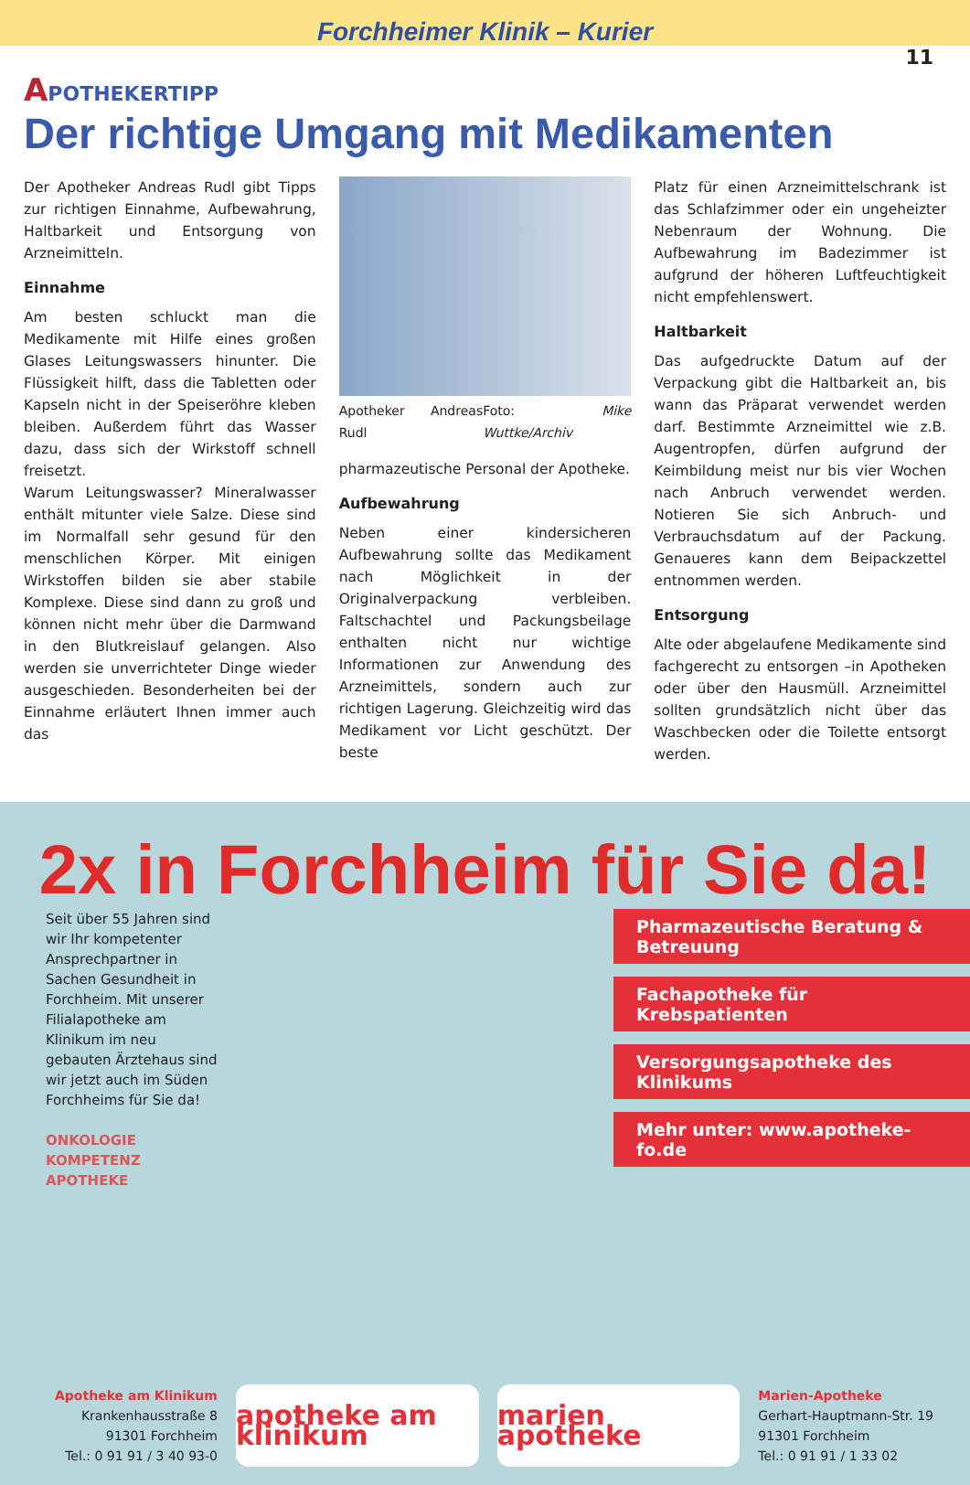Forchheimer Klinik – Kurier
11
APOTHEKERTIPP
Der richtige Umgang mit Medikamenten
Der Apotheker Andreas Rudl gibt Tipps zur richtigen Einnahme, Aufbewahrung, Haltbarkeit und Entsorgung von Arzneimitteln.
Einnahme
Am besten schluckt man die Medikamente mit Hilfe eines großen Glases Leitungswassers hinunter. Die Flüssigkeit hilft, dass die Tabletten oder Kapseln nicht in der Speiseröhre kleben bleiben. Außerdem führt das Wasser dazu, dass sich der Wirkstoff schnell freisetzt.
Warum Leitungswasser? Mineralwasser enthält mitunter viele Salze. Diese sind im Normalfall sehr gesund für den menschlichen Körper. Mit einigen Wirkstoffen bilden sie aber stabile Komplexe. Diese sind dann zu groß und können nicht mehr über die Darmwand in den Blutkreislauf gelangen. Also werden sie unverrichteter Dinge wieder ausgeschieden. Besonderheiten bei der Einnahme erläutert Ihnen immer auch das
Apotheker Andreas Rudl Foto: Mike Wuttke/Archiv
pharmazeutische Personal der Apotheke.
Aufbewahrung
Neben einer kindersicheren Aufbewahrung sollte das Medikament nach Möglichkeit in der Originalverpackung verbleiben. Faltschachtel und Packungsbeilage enthalten nicht nur wichtige Informationen zur Anwendung des Arzneimittels, sondern auch zur richtigen Lagerung. Gleichzeitig wird das Medikament vor Licht geschützt. Der beste
Platz für einen Arzneimittelschrank ist das Schlafzimmer oder ein ungeheizter Nebenraum der Wohnung. Die Aufbewahrung im Badezimmer ist aufgrund der höheren Luftfeuchtigkeit nicht empfehlenswert.
Haltbarkeit
Das aufgedruckte Datum auf der Verpackung gibt die Haltbarkeit an, bis wann das Präparat verwendet werden darf. Bestimmte Arzneimittel wie z.B. Augentropfen, dürfen aufgrund der Keimbildung meist nur bis vier Wochen nach Anbruch verwendet werden. Notieren Sie sich Anbruch- und Verbrauchsdatum auf der Packung. Genaueres kann dem Beipackzettel entnommen werden.
Entsorgung
Alte oder abgelaufene Medikamente sind fachgerecht zu entsorgen –in Apotheken oder über den Hausmüll. Arzneimittel sollten grundsätzlich nicht über das Waschbecken oder die Toilette entsorgt werden.
2x in Forchheim für Sie da!
Seit über 55 Jahren sind wir Ihr kompetenter Ansprechpartner in Sachen Gesundheit in Forchheim. Mit unserer Filialapotheke am Klinikum im neu gebauten Ärztehaus sind wir jetzt auch im Süden Forchheims für Sie da!
ONKOLOGIE KOMPETENZ APOTHEKE
Pharmazeutische Beratung & Betreuung
Fachapotheke für Krebspatienten
Versorgungsapotheke des Klinikums
Mehr unter: www.apotheke-fo.de
Apotheke am Klinikum
Krankenhausstraße 8
91301 Forchheim
Tel.: 0 91 91 / 3 40 93-0
apotheke am klinikum marien apotheke
Marien-Apotheke
Gerhart-Hauptmann-Str. 19
91301 Forchheim
Tel.: 0 91 91 / 1 33 02